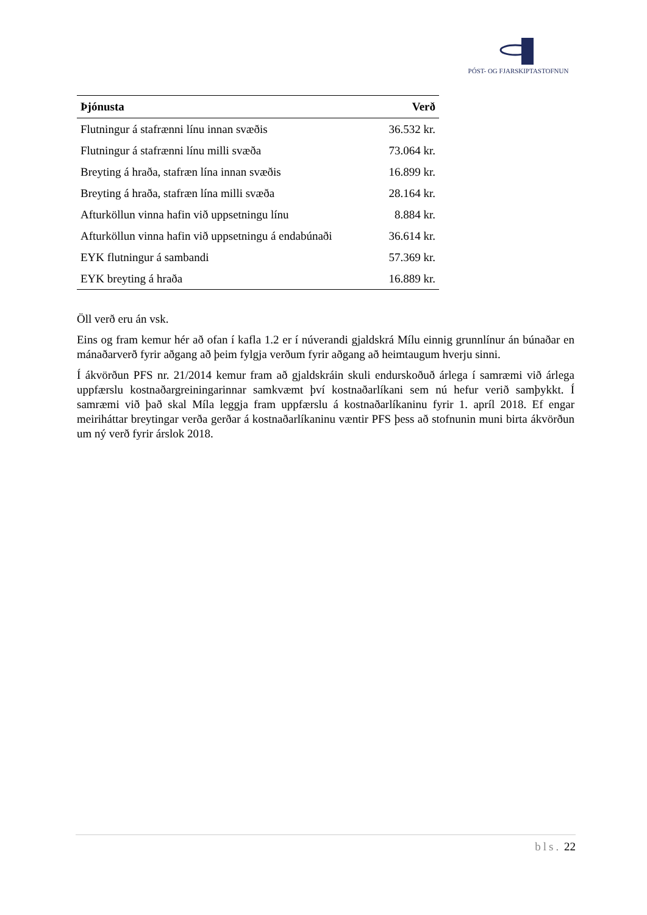PÓST- OG FJARSKIPTASTOFNUN
| Þjónusta | Verð |
| --- | --- |
| Flutningur á stafrænni línu innan svæðis | 36.532 kr. |
| Flutningur á stafrænni línu milli svæða | 73.064 kr. |
| Breyting á hraða, stafræn lína innan svæðis | 16.899 kr. |
| Breyting á hraða, stafræn lína milli svæða | 28.164 kr. |
| Afturköllun vinna hafin við uppsetningu línu | 8.884 kr. |
| Afturköllun vinna hafin við uppsetningu á endabúnaði | 36.614 kr. |
| EYK flutningur á sambandi | 57.369 kr. |
| EYK breyting á hraða | 16.889 kr. |
Öll verð eru án vsk.
Eins og fram kemur hér að ofan í kafla 1.2 er í núverandi gjaldskrá Mílu einnig grunnlínur án búnaðar en mánaðarverð fyrir aðgang að þeim fylgja verðum fyrir aðgang að heimtaugum hverju sinni.
Í ákvörðun PFS nr. 21/2014 kemur fram að gjaldskráin skuli endurskoðuð árlega í samræmi við árlega uppfærslu kostnaðargreiningarinnar samkvæmt því kostnaðarlíkani sem nú hefur verið samþykkt. Í samræmi við það skal Míla leggja fram uppfærslu á kostnaðarlíkaninu fyrir 1. apríl 2018. Ef engar meiriháttar breytingar verða gerðar á kostnaðarlíkaninu væntir PFS þess að stofnunin muni birta ákvörðun um ný verð fyrir árslok 2018.
bls. 22